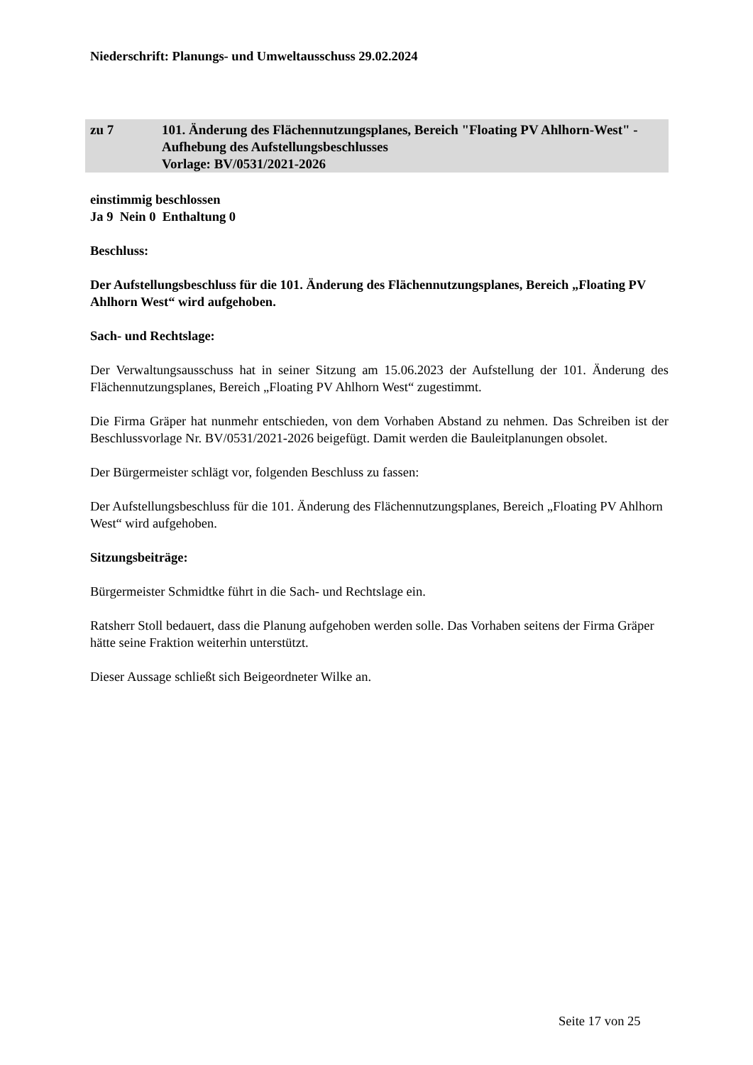Niederschrift: Planungs- und Umweltausschuss 29.02.2024
zu 7 101. Änderung des Flächennutzungsplanes, Bereich "Floating PV Ahlhorn-West" - Aufhebung des Aufstellungsbeschlusses
Vorlage: BV/0531/2021-2026
einstimmig beschlossen
Ja 9 Nein 0 Enthaltung 0
Beschluss:
Der Aufstellungsbeschluss für die 101. Änderung des Flächennutzungsplanes, Bereich „Floating PV Ahlhorn West“ wird aufgehoben.
Sach- und Rechtslage:
Der Verwaltungsausschuss hat in seiner Sitzung am 15.06.2023 der Aufstellung der 101. Änderung des Flächennutzungsplanes, Bereich „Floating PV Ahlhorn West“ zugestimmt.
Die Firma Gräper hat nunmehr entschieden, von dem Vorhaben Abstand zu nehmen. Das Schreiben ist der Beschlussvorlage Nr. BV/0531/2021-2026 beigefügt. Damit werden die Bauleitplanungen obsolet.
Der Bürgermeister schlägt vor, folgenden Beschluss zu fassen:
Der Aufstellungsbeschluss für die 101. Änderung des Flächennutzungsplanes, Bereich „Floating PV Ahlhorn West“ wird aufgehoben.
Sitzungsbeiträge:
Bürgermeister Schmidtke führt in die Sach- und Rechtslage ein.
Ratsherr Stoll bedauert, dass die Planung aufgehoben werden solle. Das Vorhaben seitens der Firma Gräper hätte seine Fraktion weiterhin unterstützt.
Dieser Aussage schließt sich Beigeordneter Wilke an.
Seite 17 von 25